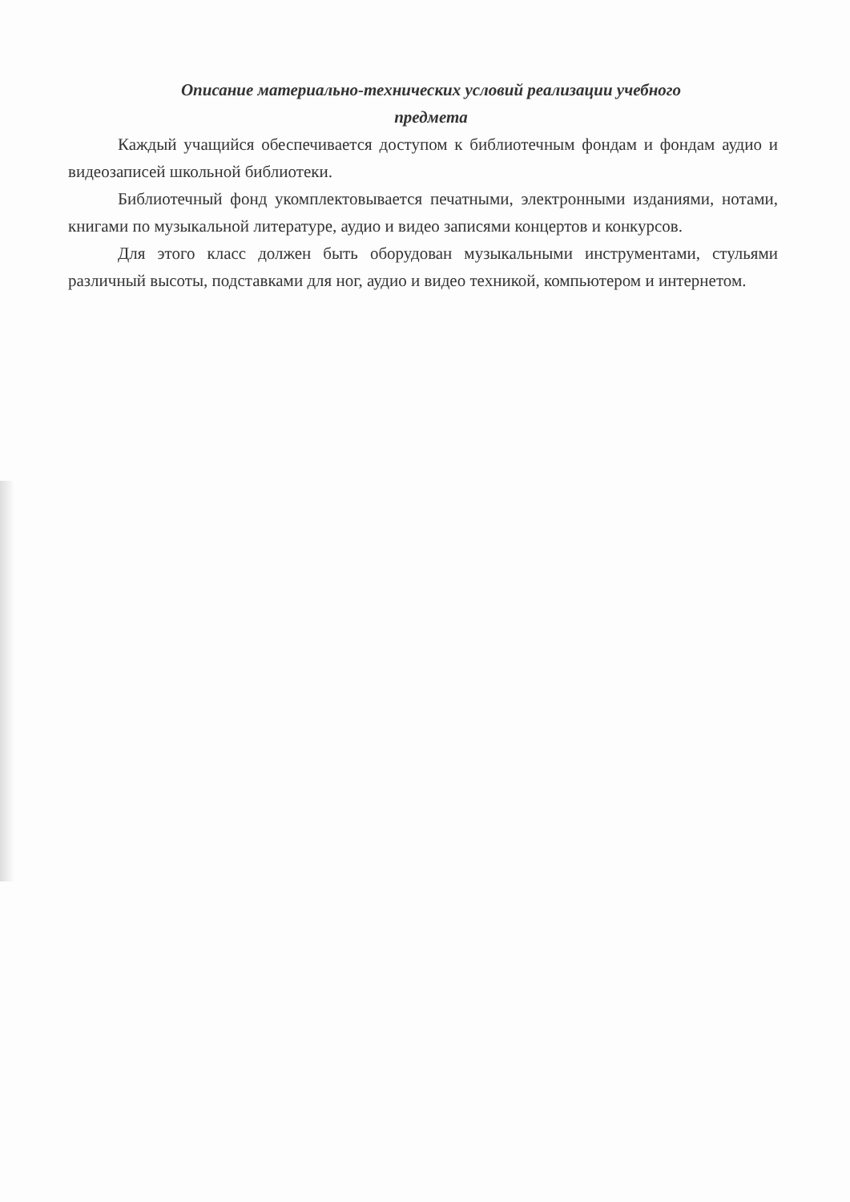Описание материально-технических условий реализации учебного
предмета
Каждый учащийся обеспечивается доступом к библиотечным фондам и фондам аудио и видеозаписей школьной библиотеки.
Библиотечный фонд укомплектовывается печатными, электронными изданиями, нотами, книгами по музыкальной литературе, аудио и видео записями концертов и конкурсов.
Для этого класс должен быть оборудован музыкальными инструментами, стульями различный высоты, подставками для ног, аудио и видео техникой, компьютером и интернетом.